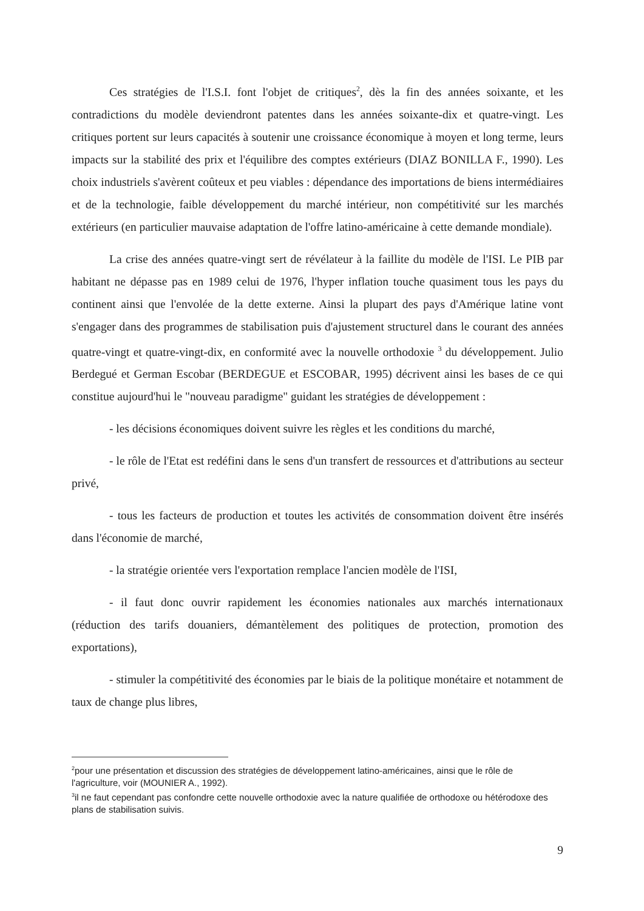Ces stratégies de l'I.S.I. font l'objet de critiques<sup>2</sup>, dès la fin des années soixante, et les contradictions du modèle deviendront patentes dans les années soixante-dix et quatre-vingt. Les critiques portent sur leurs capacités à soutenir une croissance économique à moyen et long terme, leurs impacts sur la stabilité des prix et l'équilibre des comptes extérieurs (DIAZ BONILLA F., 1990). Les choix industriels s'avèrent coûteux et peu viables : dépendance des importations de biens intermédiaires et de la technologie, faible développement du marché intérieur, non compétitivité sur les marchés extérieurs (en particulier mauvaise adaptation de l'offre latino-américaine à cette demande mondiale).
La crise des années quatre-vingt sert de révélateur à la faillite du modèle de l'ISI. Le PIB par habitant ne dépasse pas en 1989 celui de 1976, l'hyper inflation touche quasiment tous les pays du continent ainsi que l'envolée de la dette externe. Ainsi la plupart des pays d'Amérique latine vont s'engager dans des programmes de stabilisation puis d'ajustement structurel dans le courant des années quatre-vingt et quatre-vingt-dix, en conformité avec la nouvelle orthodoxie <sup>3</sup> du développement. Julio Berdegué et German Escobar (BERDEGUE et ESCOBAR, 1995) décrivent ainsi les bases de ce qui constitue aujourd'hui le "nouveau paradigme" guidant les stratégies de développement :
- les décisions économiques doivent suivre les règles et les conditions du marché,
- le rôle de l'Etat est redéfini dans le sens d'un transfert de ressources et d'attributions au secteur privé,
- tous les facteurs de production et toutes les activités de consommation doivent être insérés dans l'économie de marché,
- la stratégie orientée vers l'exportation remplace l'ancien modèle de l'ISI,
- il faut donc ouvrir rapidement les économies nationales aux marchés internationaux (réduction des tarifs douaniers, démantèlement des politiques de protection, promotion des exportations),
- stimuler la compétitivité des économies par le biais de la politique monétaire et notamment de taux de change plus libres,
<sup>2</sup> pour une présentation et discussion des stratégies de développement latino-américaines, ainsi que le rôle de l'agriculture, voir (MOUNIER A., 1992).
<sup>3</sup> il ne faut cependant pas confondre cette nouvelle orthodoxie avec la nature qualifiée de orthodoxe ou hétérodoxe des plans de stabilisation suivis.
9